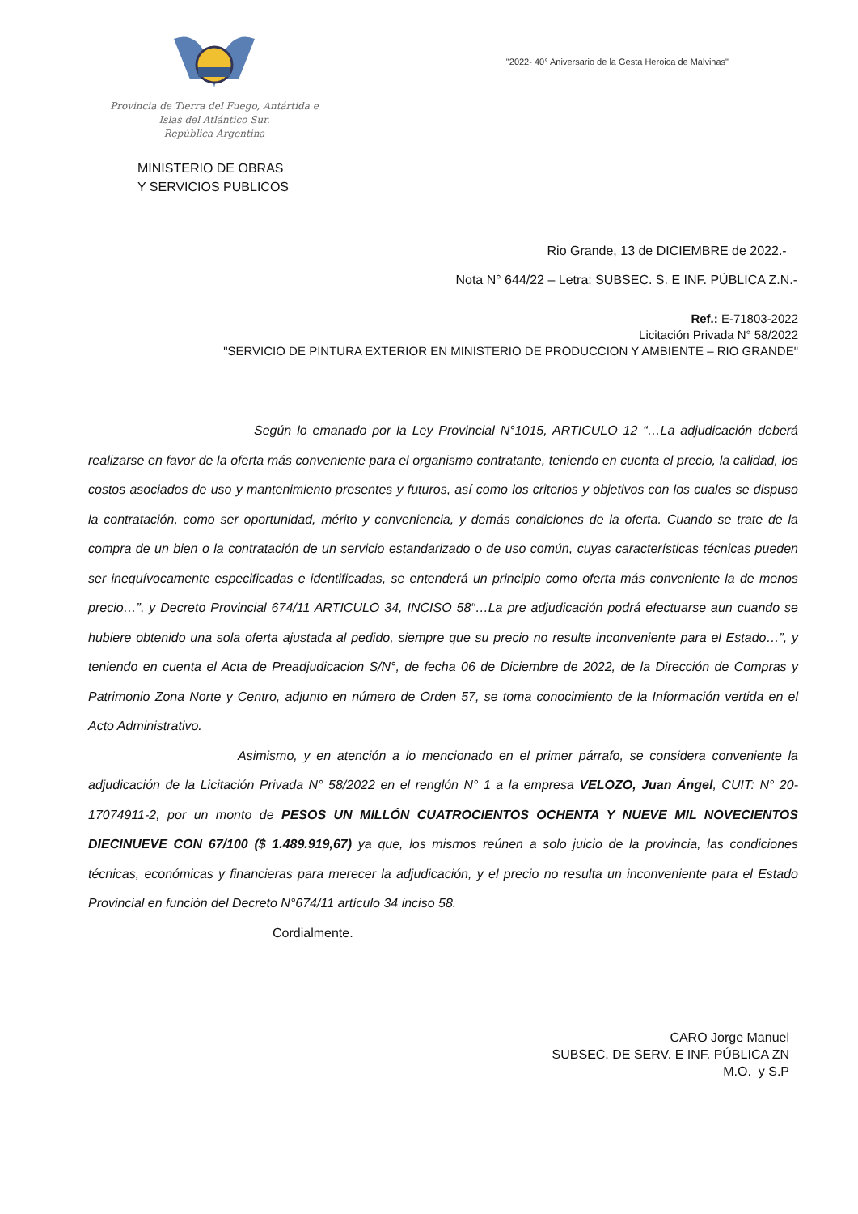Provincia de Tierra del Fuego, Antártida e
Islas del Atlántico Sur.
República Argentina
"2022- 40° Aniversario de la Gesta Heroica de Malvinas"
MINISTERIO DE OBRAS
Y SERVICIOS PUBLICOS
Rio Grande, 13 de DICIEMBRE de 2022.-
Nota N° 644/22 – Letra: SUBSEC. S. E INF. PÚBLICA Z.N.-
Ref.: E-71803-2022
Licitación Privada N° 58/2022
"SERVICIO DE PINTURA EXTERIOR EN MINISTERIO DE PRODUCCION Y AMBIENTE – RIO GRANDE"
Según lo emanado por la Ley Provincial N°1015, ARTICULO 12 “…La adjudicación deberá realizarse en favor de la oferta más conveniente para el organismo contratante, teniendo en cuenta el precio, la calidad, los costos asociados de uso y mantenimiento presentes y futuros, así como los criterios y objetivos con los cuales se dispuso la contratación, como ser oportunidad, mérito y conveniencia, y demás condiciones de la oferta. Cuando se trate de la compra de un bien o la contratación de un servicio estandarizado o de uso común, cuyas características técnicas pueden ser inequívocamente especificadas e identificadas, se entenderá un principio como oferta más conveniente la de menos precio…”, y Decreto Provincial 674/11 ARTICULO 34, INCISO 58“…La pre adjudicación podrá efectuarse aun cuando se hubiere obtenido una sola oferta ajustada al pedido, siempre que su precio no resulte inconveniente para el Estado…”, y teniendo en cuenta el Acta de Preadjudicacion S/N°, de fecha 06 de Diciembre de 2022, de la Dirección de Compras y Patrimonio Zona Norte y Centro, adjunto en número de Orden 57, se toma conocimiento de la Información vertida en el Acto Administrativo.
Asimismo, y en atención a lo mencionado en el primer párrafo, se considera conveniente la adjudicación de la Licitación Privada N° 58/2022 en el renglón N° 1 a la empresa VELOZO, Juan Ángel, CUIT: N° 20-17074911-2, por un monto de PESOS UN MILLÓN CUATROCIENTOS OCHENTA Y NUEVE MIL NOVECIENTOS DIECINUEVE CON 67/100 ($ 1.489.919,67) ya que, los mismos reúnen a solo juicio de la provincia, las condiciones técnicas, económicas y financieras para merecer la adjudicación, y el precio no resulta un inconveniente para el Estado Provincial en función del Decreto N°674/11 artículo 34 inciso 58.
Cordialmente.
CARO Jorge Manuel
SUBSEC. DE SERV. E INF. PÚBLICA ZN
M.O. y S.P